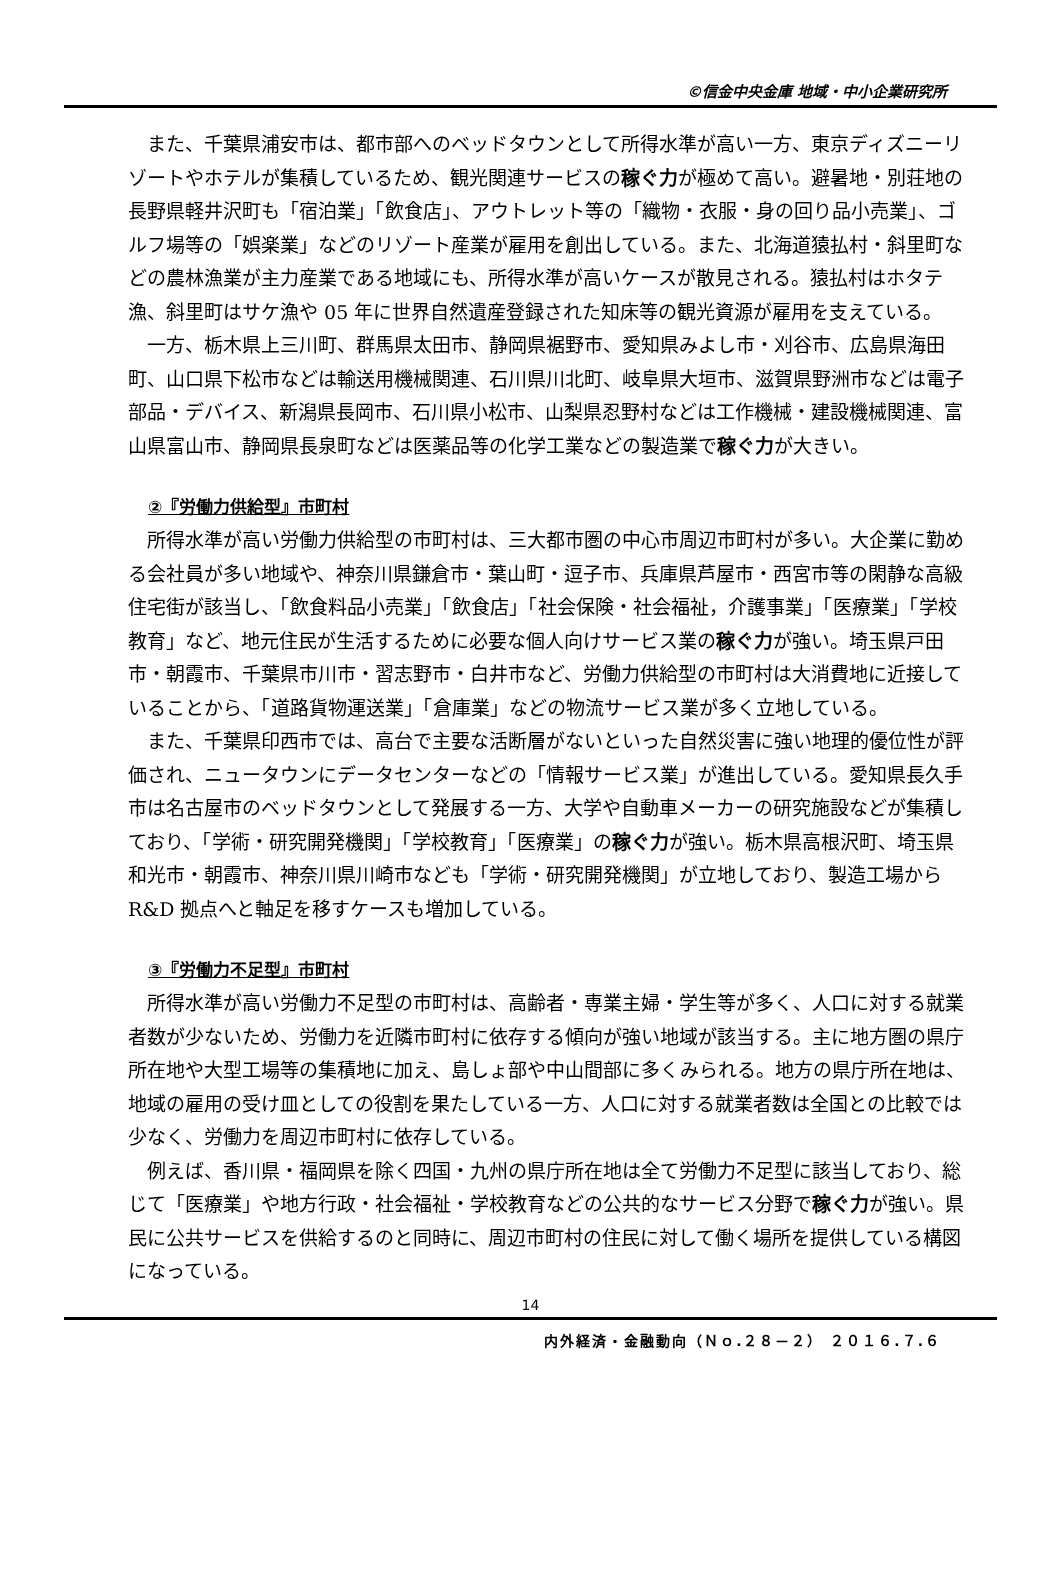©信金中央金庫 地域・中小企業研究所
また、千葉県浦安市は、都市部へのベッドタウンとして所得水準が高い一方、東京ディズニーリゾートやホテルが集積しているため、観光関連サービスの稼ぐ力が極めて高い。避暑地・別荘地の長野県軽井沢町も「宿泊業」「飲食店」、アウトレット等の「織物・衣服・身の回り品小売業」、ゴルフ場等の「娯楽業」などのリゾート産業が雇用を創出している。また、北海道猿払村・斜里町などの農林漁業が主力産業である地域にも、所得水準が高いケースが散見される。猿払村はホタテ漁、斜里町はサケ漁や 05 年に世界自然遺産登録された知床等の観光資源が雇用を支えている。
一方、栃木県上三川町、群馬県太田市、静岡県裾野市、愛知県みよし市・刈谷市、広島県海田町、山口県下松市などは輸送用機械関連、石川県川北町、岐阜県大垣市、滋賀県野洲市などは電子部品・デバイス、新潟県長岡市、石川県小松市、山梨県忍野村などは工作機械・建設機械関連、富山県富山市、静岡県長泉町などは医薬品等の化学工業などの製造業で稼ぐ力が大きい。
②『労働力供給型』市町村
所得水準が高い労働力供給型の市町村は、三大都市圏の中心市周辺市町村が多い。大企業に勤める会社員が多い地域や、神奈川県鎌倉市・葉山町・逗子市、兵庫県芦屋市・西宮市等の閑静な高級住宅街が該当し、「飲食料品小売業」「飲食店」「社会保険・社会福祉，介護事業」「医療業」「学校教育」など、地元住民が生活するために必要な個人向けサービス業の稼ぐ力が強い。埼玉県戸田市・朝霞市、千葉県市川市・習志野市・白井市など、労働力供給型の市町村は大消費地に近接していることから、「道路貨物運送業」「倉庫業」などの物流サービス業が多く立地している。
また、千葉県印西市では、高台で主要な活断層がないといった自然災害に強い地理的優位性が評価され、ニュータウンにデータセンターなどの「情報サービス業」が進出している。愛知県長久手市は名古屋市のベッドタウンとして発展する一方、大学や自動車メーカーの研究施設などが集積しており、「学術・研究開発機関」「学校教育」「医療業」の稼ぐ力が強い。栃木県高根沢町、埼玉県和光市・朝霞市、神奈川県川崎市なども「学術・研究開発機関」が立地しており、製造工場から R&D 拠点へと軸足を移すケースも増加している。
③『労働力不足型』市町村
所得水準が高い労働力不足型の市町村は、高齢者・専業主婦・学生等が多く、人口に対する就業者数が少ないため、労働力を近隣市町村に依存する傾向が強い地域が該当する。主に地方圏の県庁所在地や大型工場等の集積地に加え、島しょ部や中山間部に多くみられる。地方の県庁所在地は、地域の雇用の受け皿としての役割を果たしている一方、人口に対する就業者数は全国との比較では少なく、労働力を周辺市町村に依存している。
例えば、香川県・福岡県を除く四国・九州の県庁所在地は全て労働力不足型に該当しており、総じて「医療業」や地方行政・社会福祉・学校教育などの公共的なサービス分野で稼ぐ力が強い。県民に公共サービスを供給するのと同時に、周辺市町村の住民に対して働く場所を提供している構図になっている。
14
内外経済・金融動向（Ｎｏ.２８－２） ２０１６.７.６